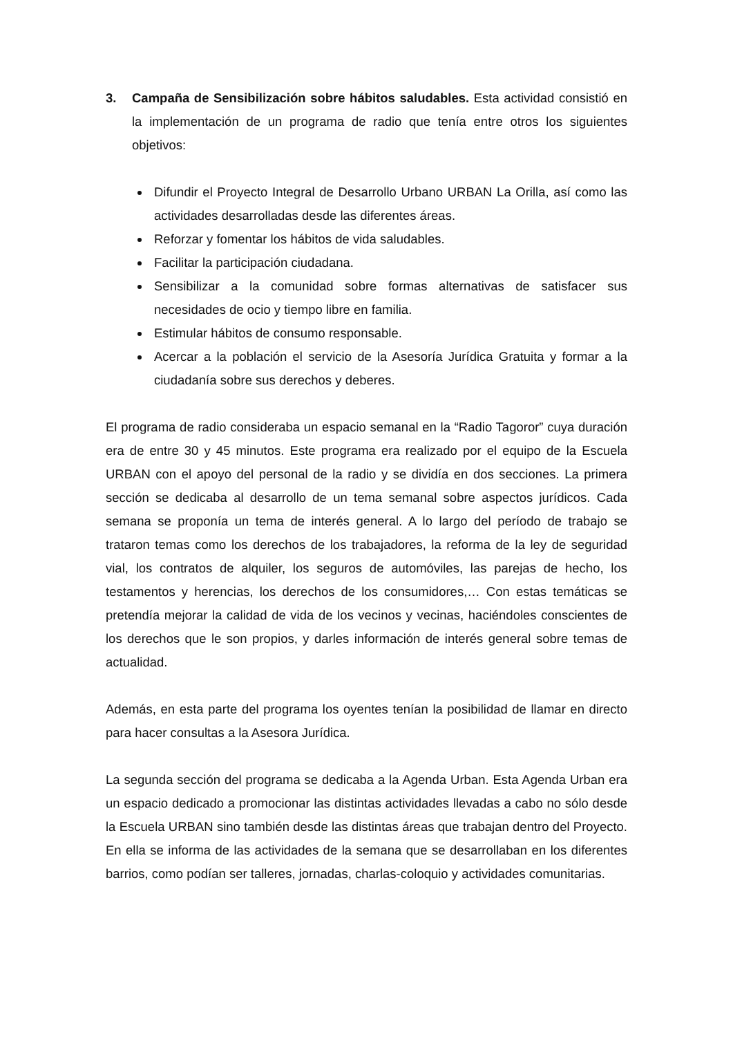3. Campaña de Sensibilización sobre hábitos saludables. Esta actividad consistió en la implementación de un programa de radio que tenía entre otros los siguientes objetivos:
Difundir el Proyecto Integral de Desarrollo Urbano URBAN La Orilla, así como las actividades desarrolladas desde las diferentes áreas.
Reforzar y fomentar los hábitos de vida saludables.
Facilitar la participación ciudadana.
Sensibilizar a la comunidad sobre formas alternativas de satisfacer sus necesidades de ocio y tiempo libre en familia.
Estimular hábitos de consumo responsable.
Acercar a la población el servicio de la Asesoría Jurídica Gratuita y formar a la ciudadanía sobre sus derechos y deberes.
El programa de radio consideraba un espacio semanal en la “Radio Tagoror” cuya duración era de entre 30 y 45 minutos. Este programa era realizado por el equipo de la Escuela URBAN con el apoyo del personal de la radio y se dividía en dos secciones. La primera sección se dedicaba al desarrollo de un tema semanal sobre aspectos jurídicos. Cada semana se proponía un tema de interés general. A lo largo del período de trabajo se trataron temas como los derechos de los trabajadores, la reforma de la ley de seguridad vial, los contratos de alquiler, los seguros de automóviles, las parejas de hecho, los testamentos y herencias, los derechos de los consumidores,… Con estas temáticas se pretendía mejorar la calidad de vida de los vecinos y vecinas, haciéndoles conscientes de los derechos que le son propios, y darles información de interés general sobre temas de actualidad.
Además, en esta parte del programa los oyentes tenían la posibilidad de llamar en directo para hacer consultas a la Asesora Jurídica.
La segunda sección del programa se dedicaba a la Agenda Urban. Esta Agenda Urban era un espacio dedicado a promocionar las distintas actividades llevadas a cabo no sólo desde la Escuela URBAN sino también desde las distintas áreas que trabajan dentro del Proyecto. En ella se informa de las actividades de la semana que se desarrollaban en los diferentes barrios, como podían ser talleres, jornadas, charlas-coloquio y actividades comunitarias.